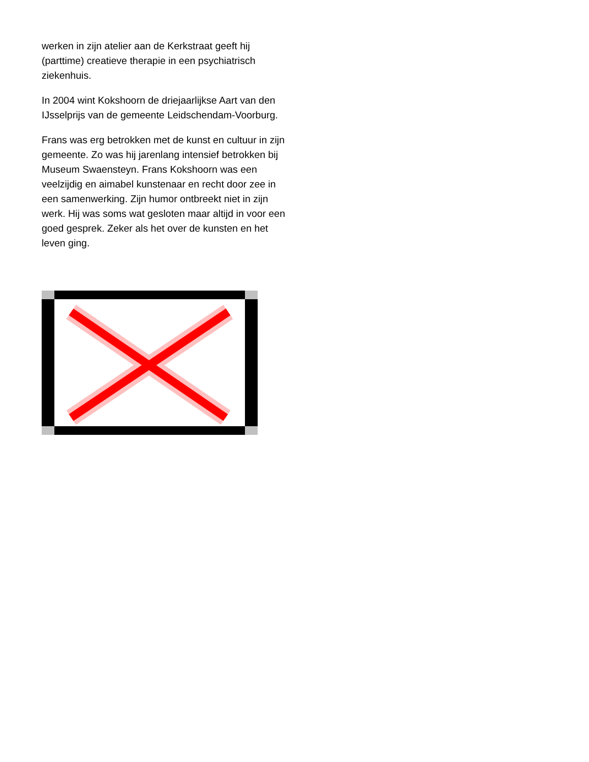werken in zijn atelier aan de Kerkstraat geeft hij (parttime) creatieve therapie in een psychiatrisch ziekenhuis.
In 2004 wint Kokshoorn de driejaarlijkse Aart van den IJsselprijs van de gemeente Leidschendam-Voorburg.
Frans was erg betrokken met de kunst en cultuur in zijn gemeente. Zo was hij jarenlang intensief betrokken bij Museum Swaensteyn. Frans Kokshoorn was een veelzijdig en aimabel kunstenaar en recht door zee in een samenwerking. Zijn humor ontbreekt niet in zijn werk. Hij was soms wat gesloten maar altijd in voor een goed gesprek. Zeker als het over de kunsten en het leven ging.